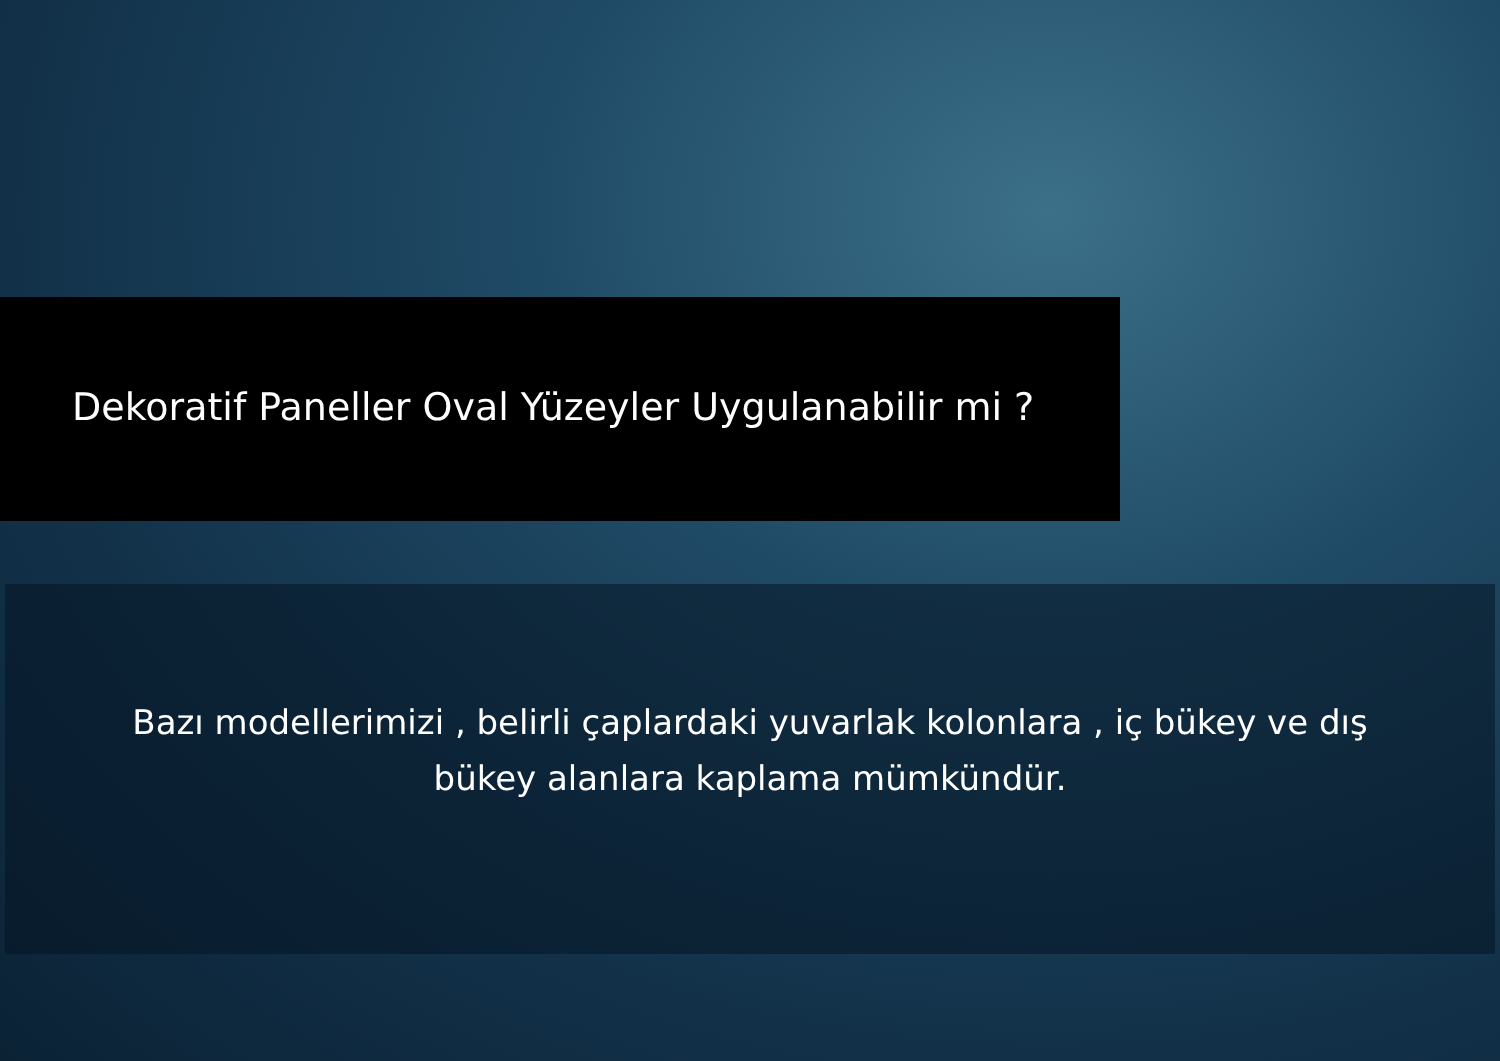Dekoratif Paneller Oval Yüzeyler Uygulanabilir mi ?
Bazı modellerimizi , belirli çaplardaki yuvarlak kolonlara , iç bükey ve dış
bükey alanlara kaplama mümkündür.